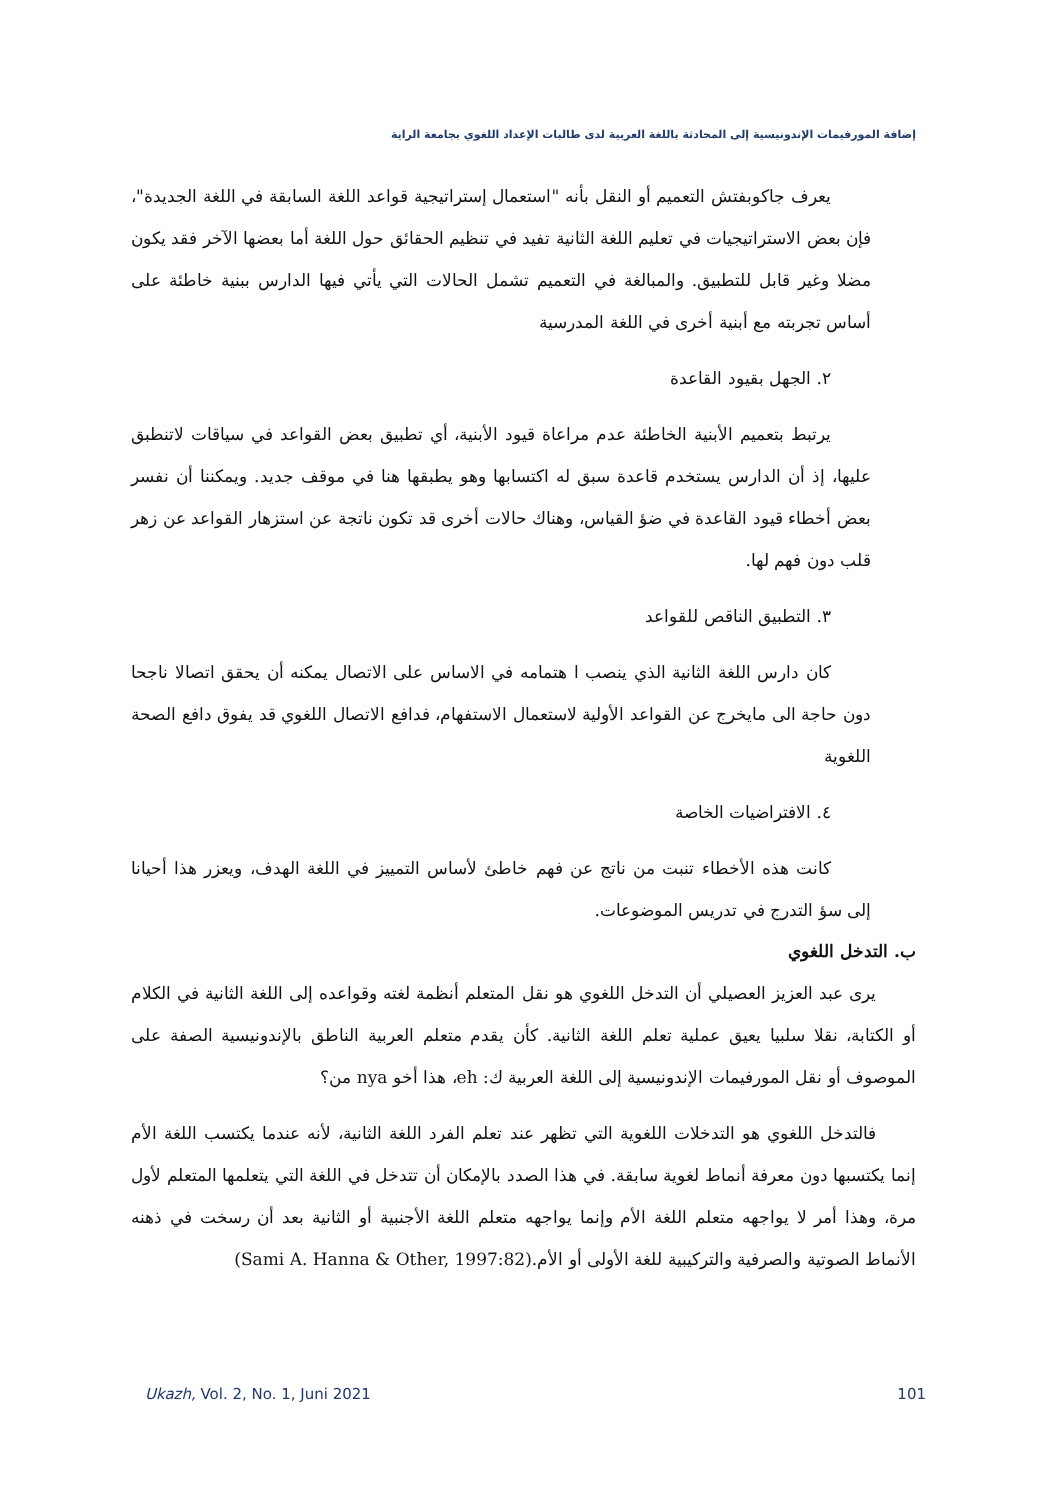إضافة المورفيمات الإندونيسية إلى المحادثة باللغة العربية لدى طالبات الإعداد اللغوي بجامعة الراية
يعرف جاكوبفتش التعميم أو النقل بأنه "استعمال إستراتيجية قواعد اللغة السابقة في اللغة الجديدة"، فإن بعض الاستراتيجيات في تعليم اللغة الثانية تفيد في تنظيم الحقائق حول اللغة أما بعضها الآخر فقد يكون مضلا وغير قابل للتطبيق. والمبالغة في التعميم تشمل الحالات التي يأتي فيها الدارس ببنية خاطئة على أساس تجربته مع أبنية أخرى في اللغة المدرسية
٢. الجهل بقيود القاعدة
يرتبط بتعميم الأبنية الخاطئة عدم مراعاة قيود الأبنية، أي تطبيق بعض القواعد في سياقات لاتنطبق عليها، إذ أن الدارس يستخدم قاعدة سبق له اكتسابها وهو يطبقها هنا في موقف جديد. ويمكننا أن نفسر بعض أخطاء قيود القاعدة في ضؤ القياس، وهناك حالات أخرى قد تكون ناتجة عن استزهار القواعد عن زهر قلب دون فهم لها.
٣. التطبيق الناقص للقواعد
كان دارس اللغة الثانية الذي ينصب ا هتمامه في الاساس على الاتصال يمكنه أن يحقق اتصالا ناجحا دون حاجة الى مايخرج عن القواعد الأولية لاستعمال الاستفهام، فدافع الاتصال اللغوي قد يفوق دافع الصحة اللغوية
٤. الافتراضيات الخاصة
كانت هذه الأخطاء تنبت من ناتج عن فهم خاطئ لأساس التمييز في اللغة الهدف، ويعزر هذا أحيانا إلى سؤ التدرج في تدريس الموضوعات.
ب. التدخل اللغوي
يرى عبد العزيز العصيلي أن التدخل اللغوي هو نقل المتعلم أنظمة لغته وقواعده إلى اللغة الثانية في الكلام أو الكتابة، نقلا سلبيا يعيق عملية تعلم اللغة الثانية. كأن يقدم متعلم العربية الناطق بالإندونيسية الصفة على الموصوف أو نقل المورفيمات الإندونيسية إلى اللغة العربية ك: eh، هذا أخو nya من؟
فالتدخل اللغوي هو التدخلات اللغوية التي تظهر عند تعلم الفرد اللغة الثانية، لأنه عندما يكتسب اللغة الأم إنما يكتسبها دون معرفة أنماط لغوية سابقة. في هذا الصدد بالإمكان أن تتدخل في اللغة التي يتعلمها المتعلم لأول مرة، وهذا أمر لا يواجهه متعلم اللغة الأم وإنما يواجهه متعلم اللغة الأجنبية أو الثانية بعد أن رسخت في ذهنه الأنماط الصوتية والصرفية والتركيبية للغة الأولى أو الأم.(Sami A. Hanna & Other, 1997:82)
Ukazh, Vol. 2, No. 1, Juni 2021 101